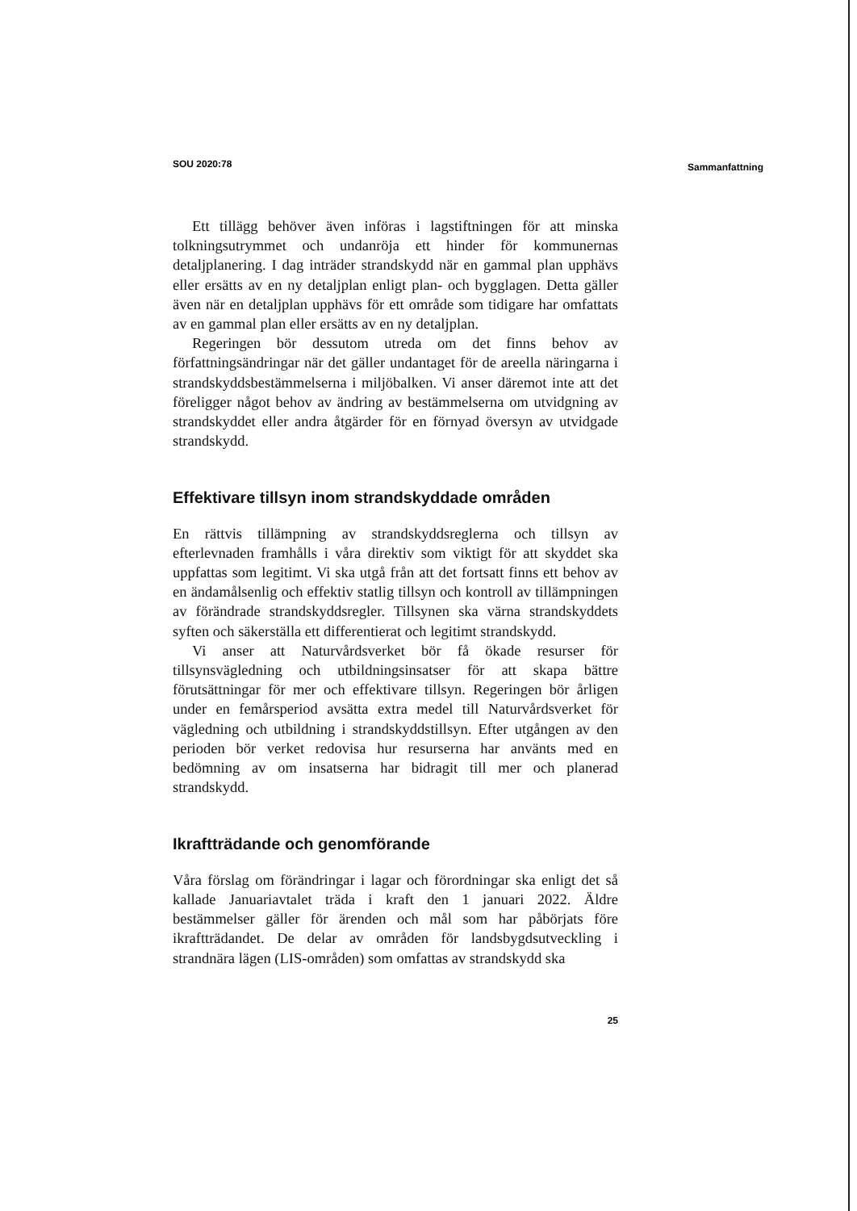SOU 2020:78 Sammanfattning
Ett tillägg behöver även införas i lagstiftningen för att minska tolkningsutrymmet och undanröja ett hinder för kommunernas detaljplanering. I dag inträder strandskydd när en gammal plan upphävs eller ersätts av en ny detaljplan enligt plan- och bygglagen. Detta gäller även när en detaljplan upphävs för ett område som tidigare har omfattats av en gammal plan eller ersätts av en ny detaljplan.
Regeringen bör dessutom utreda om det finns behov av författningsändringar när det gäller undantaget för de areella näringarna i strandskyddsbestämmelserna i miljöbalken. Vi anser däremot inte att det föreligger något behov av ändring av bestämmelserna om utvidgning av strandskyddet eller andra åtgärder för en förnyad översyn av utvidgade strandskydd.
Effektivare tillsyn inom strandskyddade områden
En rättvis tillämpning av strandskyddsreglerna och tillsyn av efterlevnaden framhålls i våra direktiv som viktigt för att skyddet ska uppfattas som legitimt. Vi ska utgå från att det fortsatt finns ett behov av en ändamålsenlig och effektiv statlig tillsyn och kontroll av tillämpningen av förändrade strandskyddsregler. Tillsynen ska värna strandskyddets syften och säkerställa ett differentierat och legitimt strandskydd.
Vi anser att Naturvårdsverket bör få ökade resurser för tillsynsvägledning och utbildningsinsatser för att skapa bättre förutsättningar för mer och effektivare tillsyn. Regeringen bör årligen under en femårsperiod avsätta extra medel till Naturvårdsverket för vägledning och utbildning i strandskyddstillsyn. Efter utgången av den perioden bör verket redovisa hur resurserna har använts med en bedömning av om insatserna har bidragit till mer och planerad strandskydd.
Ikraftträdande och genomförande
Våra förslag om förändringar i lagar och förordningar ska enligt det så kallade Januariavtalet träda i kraft den 1 januari 2022. Äldre bestämmelser gäller för ärenden och mål som har påbörjats före ikraftträdandet. De delar av områden för landsbygdsutveckling i strandnära lägen (LIS-områden) som omfattas av strandskydd ska
25